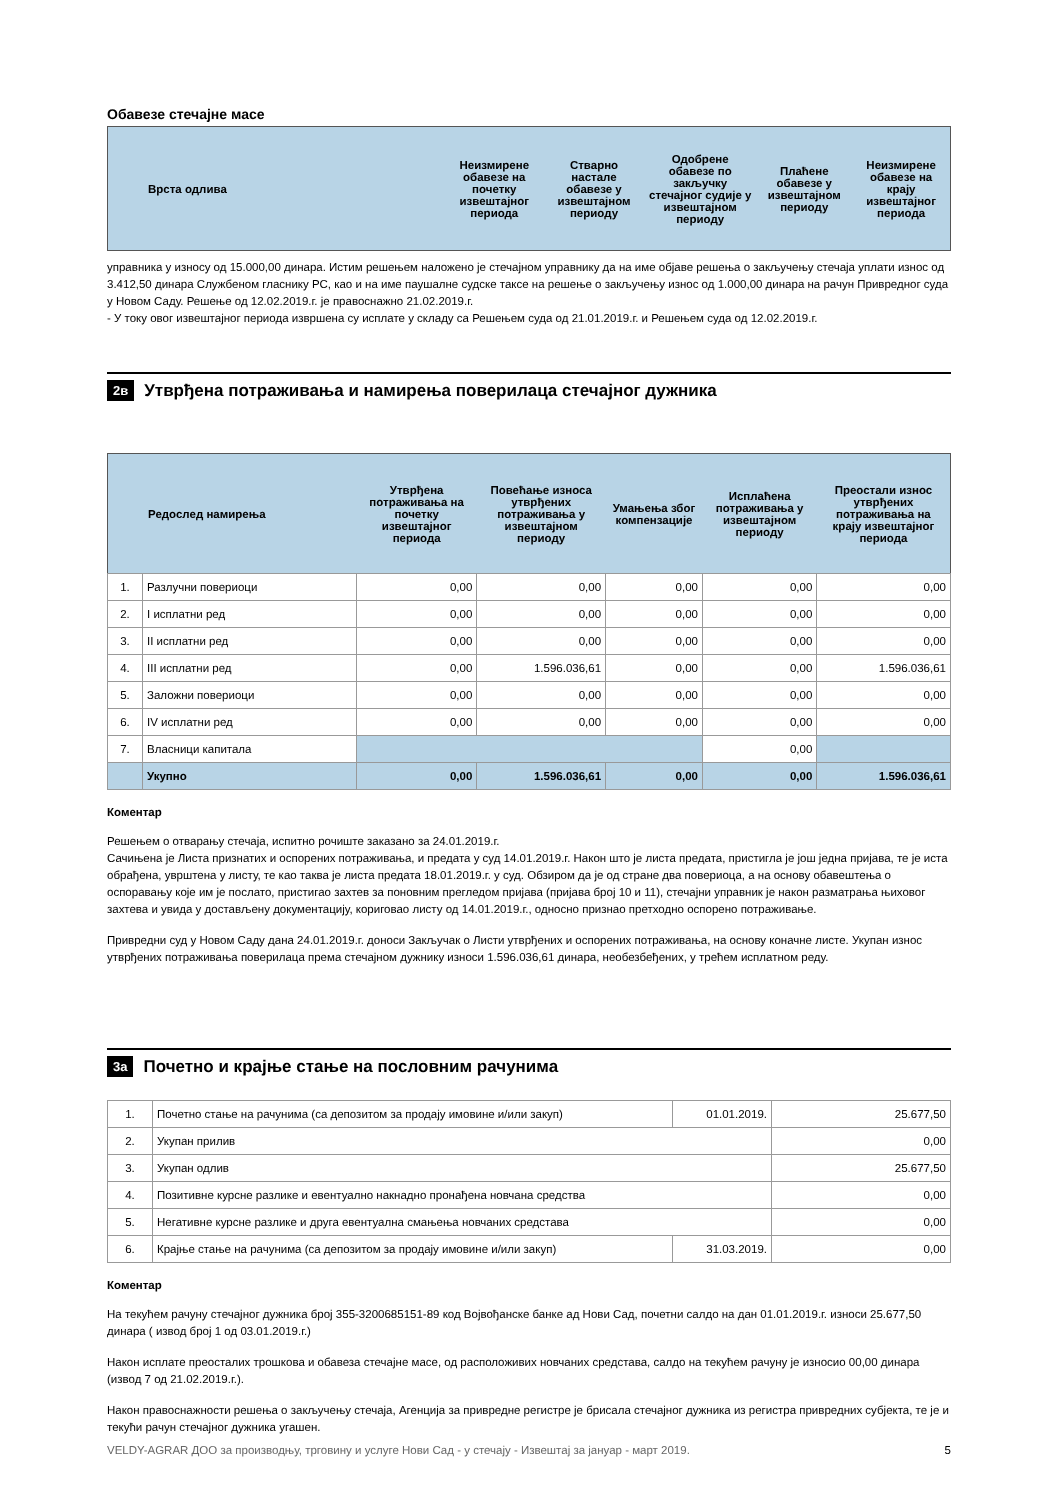Обавезе стечајне масе
| Врста одлива | Неизмирене обавезе на почетку извештајног периода | Стварно настале обавезе у извештајном периоду | Одобрене обавезе по закључку стечајног судије у извештајном периоду | Плаћене обавезе у извештајном периоду | Неизмирене обавезе на крају извештајног периода |
| --- | --- | --- | --- | --- | --- |
управника у износу од 15.000,00 динара. Истим решењем наложено је стечајном управнику да на име објаве решења о закључењу стечаја уплати износ од 3.412,50 динара Службеном гласнику РС, као и на име паушалне судске таксе на решење о закључењу износ од 1.000,00 динара на рачун Привредног суда у Новом Саду. Решење од 12.02.2019.г. је правоснажно 21.02.2019.г.
- У току овог извештајног периода извршена су исплате у складу са Решењем суда од 21.01.2019.г. и Решењем суда од 12.02.2019.г.
2в Утврђена потраживања и намирења поверилаца стечајног дужника
| Редослед намирења | | Утврђена потраживања на почетку извештајног периода | Повећање износа утврђених потраживања у извештајном периоду | Умањења због компензације | Исплаћена потраживања у извештајном периоду | Преостали износ утврђених потраживања на крају извештајног периода |
| --- | --- | --- | --- | --- | --- | --- |
| 1. | Разлучни повериоци | 0,00 | 0,00 | 0,00 | 0,00 | 0,00 |
| 2. | I исплатни ред | 0,00 | 0,00 | 0,00 | 0,00 | 0,00 |
| 3. | II исплатни ред | 0,00 | 0,00 | 0,00 | 0,00 | 0,00 |
| 4. | III исплатни ред | 0,00 | 1.596.036,61 | 0,00 | 0,00 | 1.596.036,61 |
| 5. | Заложни повериоци | 0,00 | 0,00 | 0,00 | 0,00 | 0,00 |
| 6. | IV исплатни ред | 0,00 | 0,00 | 0,00 | 0,00 | 0,00 |
| 7. | Власници капитала | | | | 0,00 | |
| | Укупно | 0,00 | 1.596.036,61 | 0,00 | 0,00 | 1.596.036,61 |
Коментар
Решењем о отварању стечаја, испитно рочиште заказано за 24.01.2019.г.
Сачињена је Листа признатих и оспорених потраживања, и предата у суд 14.01.2019.г. Након што је листа предата, пристигла је још једна пријава, те је иста обрађена, уврштена у листу, те као таква је листа предата 18.01.2019.г. у суд. Обзиром да је од стране два повериоца, а на основу обавештења о оспоравању које им је послато, пристигао захтев за поновним прегледом пријава (пријава број 10 и 11), стечајни управник је након разматрања њиховог захтева и увида у достављену документацију, кориговао листу од 14.01.2019.г., односно признао претходно оспорено потраживање.
Привредни суд у Новом Саду дана 24.01.2019.г. доноси Закључак о Листи утврђених и оспорених потраживања, на основу коначне листе. Укупан износ утврђених потраживања поверилаца према стечајном дужнику износи 1.596.036,61 динара, необезбеђених, у трећем исплатном реду.
3а Почетно и крајње стање на пословним рачунима
| 1. | Почетно стање на рачунима (са депозитом за продају имовине и/или закуп) | 01.01.2019. | 25.677,50 |
| 2. | Укупан прилив | | 0,00 |
| 3. | Укупан одлив | | 25.677,50 |
| 4. | Позитивне курсне разлике и евентуално накнадно пронађена новчана средства | | 0,00 |
| 5. | Негативне курсне разлике и друга евентуална смањења новчаних средстава | | 0,00 |
| 6. | Крајње стање на рачунима (са депозитом за продају имовине и/или закуп) | 31.03.2019. | 0,00 |
Коментар
На текућем рачуну стечајног дужника број 355-3200685151-89 код Војвођанске банке ад Нови Сад, почетни салдо на дан 01.01.2019.г. износи 25.677,50 динара ( извод број 1 од 03.01.2019.г.)
Након исплате преосталих трошкова и обавеза стечајне масе, од расположивих новчаних средстава, салдо на текућем рачуну је износио 00,00 динара (извод 7 од 21.02.2019.г.).
Након правоснажности решења о закључењу стечаја, Агенција за привредне регистре је брисала стечајног дужника из регистра привредних субјекта, те је и текући рачун стечајног дужника угашен.
VELDY-AGRAR ДОО за производњу, трговину и услуге Нови Сад - у стечају - Извештај за јануар - март 2019. 5